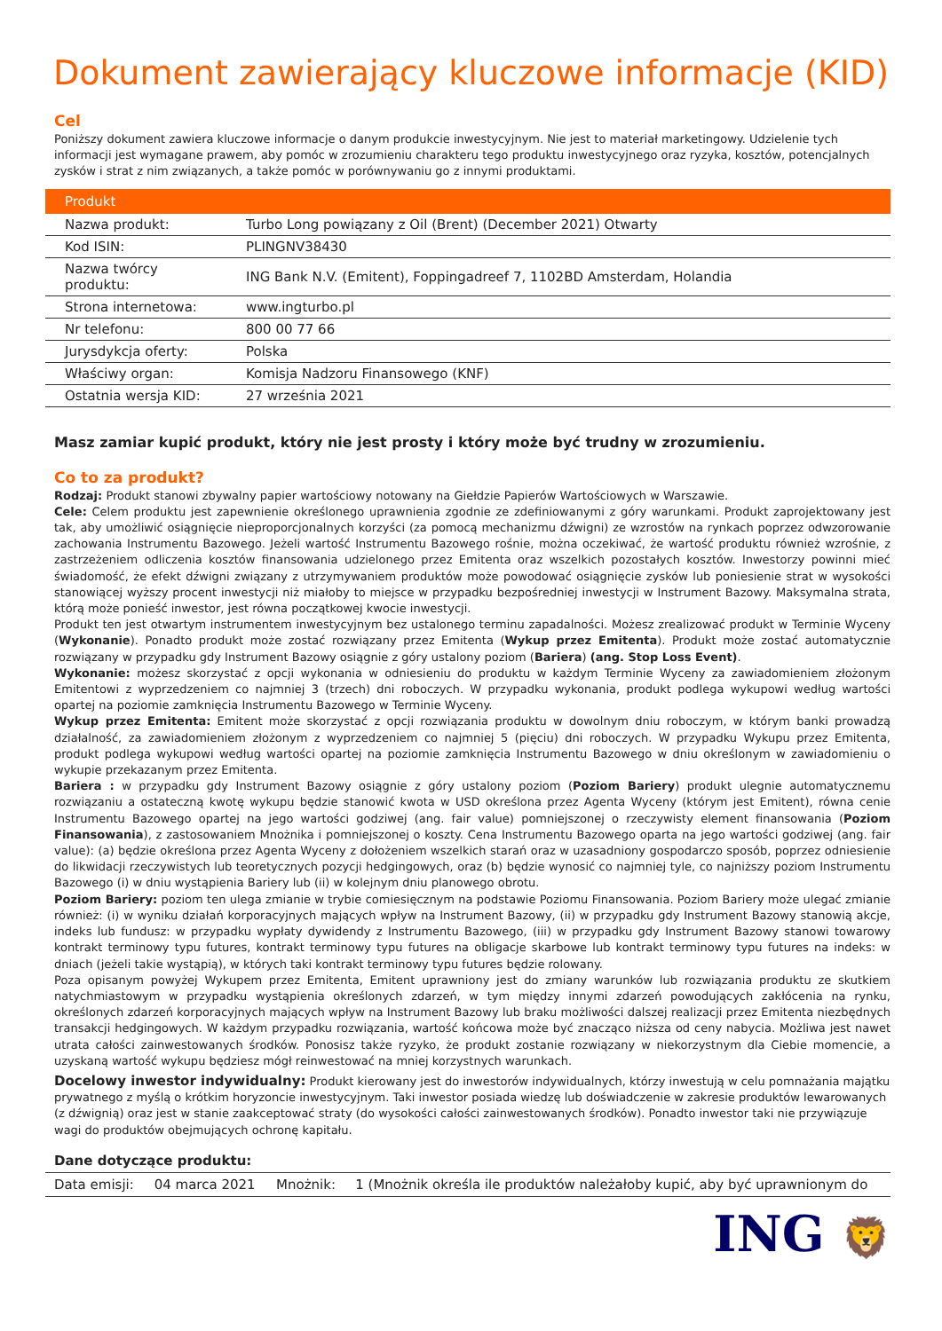Dokument zawierający kluczowe informacje (KID)
Cel
Poniższy dokument zawiera kluczowe informacje o danym produkcie inwestycyjnym. Nie jest to materiał marketingowy. Udzielenie tych informacji jest wymagane prawem, aby pomóc w zrozumieniu charakteru tego produktu inwestycyjnego oraz ryzyka, kosztów, potencjalnych zysków i strat z nim związanych, a także pomóc w porównywaniu go z innymi produktami.
| Produkt | |
| --- | --- |
| Nazwa produkt: | Turbo Long powiązany z Oil (Brent) (December 2021) Otwarty |
| Kod ISIN: | PLINGNV38430 |
| Nazwa twórcy produktu: | ING Bank N.V. (Emitent), Foppingadreef 7, 1102BD Amsterdam, Holandia |
| Strona internetowa: | www.ingturbo.pl |
| Nr telefonu: | 800 00 77 66 |
| Jurysdykcja oferty: | Polska |
| Właściwy organ: | Komisja Nadzoru Finansowego (KNF) |
| Ostatnia wersja KID: | 27 września 2021 |
Masz zamiar kupić produkt, który nie jest prosty i który może być trudny w zrozumieniu.
Co to za produkt?
Rodzaj: Produkt stanowi zbywalny papier wartościowy notowany na Giełdzie Papierów Wartościowych w Warszawie.
Cele: Celem produktu jest zapewnienie określonego uprawnienia zgodnie ze zdefiniowanymi z góry warunkami. Produkt zaprojektowany jest tak, aby umożliwić osiągnięcie nieproporcjonalnych korzyści (za pomocą mechanizmu dźwigni) ze wzrostów na rynkach poprzez odwzorowanie zachowania Instrumentu Bazowego. Jeżeli wartość Instrumentu Bazowego rośnie, można oczekiwać, że wartość produktu również wzrośnie, z zastrzeżeniem odliczenia kosztów finansowania udzielonego przez Emitenta oraz wszelkich pozostałych kosztów. Inwestorzy powinni mieć świadomość, że efekt dźwigni związany z utrzymywaniem produktów może powodować osiągnięcie zysków lub poniesienie strat w wysokości stanowiącej wyższy procent inwestycji niż miałoby to miejsce w przypadku bezpośredniej inwestycji w Instrument Bazowy. Maksymalna strata, którą może ponieść inwestor, jest równa początkowej kwocie inwestycji.
Produkt ten jest otwartym instrumentem inwestycyjnym bez ustalonego terminu zapadalności. Możesz zrealizować produkt w Terminie Wyceny (Wykonanie). Ponadto produkt może zostać rozwiązany przez Emitenta (Wykup przez Emitenta). Produkt może zostać automatycznie rozwiązany w przypadku gdy Instrument Bazowy osiągnie z góry ustalony poziom (Bariera) (ang. Stop Loss Event).
Wykonanie: możesz skorzystać z opcji wykonania w odniesieniu do produktu w każdym Terminie Wyceny za zawiadomieniem złożonym Emitentowi z wyprzedzeniem co najmniej 3 (trzech) dni roboczych. W przypadku wykonania, produkt podlega wykupowi według wartości opartej na poziomie zamknięcia Instrumentu Bazowego w Terminie Wyceny.
Wykup przez Emitenta: Emitent może skorzystać z opcji rozwiązania produktu w dowolnym dniu roboczym, w którym banki prowadzą działalność, za zawiadomieniem złożonym z wyprzedzeniem co najmniej 5 (pięciu) dni roboczych. W przypadku Wykupu przez Emitenta, produkt podlega wykupowi według wartości opartej na poziomie zamknięcia Instrumentu Bazowego w dniu określonym w zawiadomieniu o wykupie przekazanym przez Emitenta.
Bariera : w przypadku gdy Instrument Bazowy osiągnie z góry ustalony poziom (Poziom Bariery) produkt ulegnie automatycznemu rozwiązaniu a ostateczną kwotę wykupu będzie stanowić kwota w USD określona przez Agenta Wyceny (którym jest Emitent), równa cenie Instrumentu Bazowego opartej na jego wartości godziwej (ang. fair value) pomniejszonej o rzeczywisty element finansowania (Poziom Finansowania), z zastosowaniem Mnożnika i pomniejszonej o koszty. Cena Instrumentu Bazowego oparta na jego wartości godziwej (ang. fair value): (a) będzie określona przez Agenta Wyceny z dołożeniem wszelkich starań oraz w uzasadniony gospodarczo sposób, poprzez odniesienie do likwidacji rzeczywistych lub teoretycznych pozycji hedgingowych, oraz (b) będzie wynosić co najmniej tyle, co najniższy poziom Instrumentu Bazowego (i) w dniu wystąpienia Bariery lub (ii) w kolejnym dniu planowego obrotu.
Poziom Bariery: poziom ten ulega zmianie w trybie comiesięcznym na podstawie Poziomu Finansowania. Poziom Bariery może ulegać zmianie również: (i) w wyniku działań korporacyjnych mających wpływ na Instrument Bazowy, (ii) w przypadku gdy Instrument Bazowy stanowią akcje, indeks lub fundusz: w przypadku wypłaty dywidendy z Instrumentu Bazowego, (iii) w przypadku gdy Instrument Bazowy stanowi towarowy kontrakt terminowy typu futures, kontrakt terminowy typu futures na obligacje skarbowe lub kontrakt terminowy typu futures na indeks: w dniach (jeżeli takie wystąpią), w których taki kontrakt terminowy typu futures będzie rolowany.
Poza opisanym powyżej Wykupem przez Emitenta, Emitent uprawniony jest do zmiany warunków lub rozwiązania produktu ze skutkiem natychmiastowym w przypadku wystąpienia określonych zdarzeń, w tym między innymi zdarzeń powodujących zakłócenia na rynku, określonych zdarzeń korporacyjnych mających wpływ na Instrument Bazowy lub braku możliwości dalszej realizacji przez Emitenta niezbędnych transakcji hedgingowych. W każdym przypadku rozwiązania, wartość końcowa może być znacząco niższa od ceny nabycia. Możliwa jest nawet utrata całości zainwestowanych środków. Ponosisz także ryzyko, że produkt zostanie rozwiązany w niekorzystnym dla Ciebie momencie, a uzyskaną wartość wykupu będziesz mógł reinwestować na mniej korzystnych warunkach.
Docelowy inwestor indywidualny: Produkt kierowany jest do inwestorów indywidualnych, którzy inwestują w celu pomnażania majątku prywatnego z myślą o krótkim horyzoncie inwestycyjnym. Taki inwestor posiada wiedzę lub doświadczenie w zakresie produktów lewarowanych (z dźwignią) oraz jest w stanie zaakceptować straty (do wysokości całości zainwestowanych środków). Ponadto inwestor taki nie przywiązuje wagi do produktów obejmujących ochronę kapitału.
Dane dotyczące produktu:
| Data emisji: | 04 marca 2021 | Mnożnik: | 1 (Mnożnik określa ile produktów należałoby kupić, aby być uprawnionym do |
ING 🦁